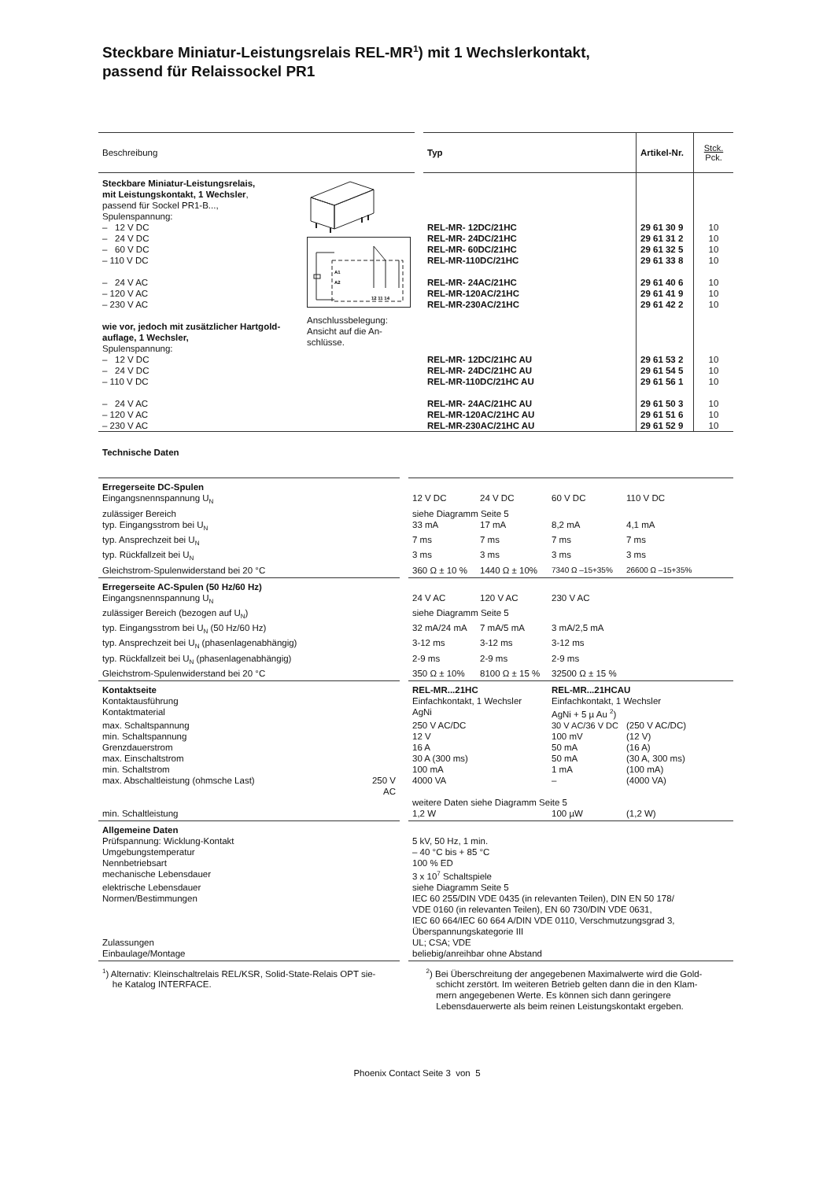Steckbare Miniatur-Leistungsrelais REL-MR<sup>1</sup>) mit 1 Wechslerkontakt,
passend für Relaissockel PR1
| Beschreibung | | | Typ | Artikel-Nr. | Stck. Pck. |
| Steckbare Miniatur-Leistungsrelais, | A1 A2 12 11 14 Anschlussbelegung: Ansicht auf die An- schlüsse. | | | | |
| mit Leistungskontakt, 1 Wechsler , | | | | | |
| passend für Sockel PR1-B..., | | | | | |
| Spulenspannung: | | | | | |
| – 12 V DC | | | REL-MR- 12DC/21HC | 29 61 30 9 | 10 |
| – 24 V DC | | | REL-MR- 24DC/21HC | 29 61 31 2 | 10 |
| – 60 V DC | | | REL-MR- 60DC/21HC | 29 61 32 5 | 10 |
| – 110 V DC | | | REL-MR-110DC/21HC | 29 61 33 8 | 10 |
| – 24 V AC | | | REL-MR- 24AC/21HC | 29 61 40 6 | 10 |
| – 120 V AC | | | REL-MR-120AC/21HC | 29 61 41 9 | 10 |
| – 230 V AC | | | REL-MR-230AC/21HC | 29 61 42 2 | 10 |
| wie vor, jedoch mit zusätzlicher Hartgold- | | | | | |
| auflage, 1 Wechsler, | | | | | |
| Spulenspannung: | | | | | |
| – 12 V DC | | | REL-MR- 12DC/21HC AU | 29 61 53 2 | 10 |
| – 24 V DC | | | REL-MR- 24DC/21HC AU | 29 61 54 5 | 10 |
| – 110 V DC | | | REL-MR-110DC/21HC AU | 29 61 56 1 | 10 |
| – 24 V AC | | | REL-MR- 24AC/21HC AU | 29 61 50 3 | 10 |
| – 120 V AC | | | REL-MR-120AC/21HC AU | 29 61 51 6 | 10 |
| – 230 V AC | | | REL-MR-230AC/21HC AU | 29 61 52 9 | 10 |
Technische Daten
| Erregerseite DC-Spulen | | | | | | |
| Eingangsnennspannung U<sub>N</sub> | | | 12 V DC | 24 V DC | 60 V DC | 110 V DC |
| zulässiger Bereich | | | siehe Diagramm Seite 5 | | | |
| typ. Eingangsstrom bei U<sub>N</sub> | | | 33 mA | 17 mA | 8,2 mA | 4,1 mA |
| typ. Ansprechzeit bei U<sub>N</sub> | | | 7 ms | 7 ms | 7 ms | 7 ms |
| typ. Rückfallzeit bei U<sub>N</sub> | | | 3 ms | 3 ms | 3 ms | 3 ms |
| Gleichstrom-Spulenwiderstand bei 20 °C | | | 360 Ω ± 10 % | 1440 Ω ± 10% | 7340 Ω –15+35% | 26600 Ω –15+35% |
| Erregerseite AC-Spulen (50 Hz/60 Hz) | | | | | | |
| Eingangsnennspannung U<sub>N</sub> | | | 24 V AC | 120 V AC | 230 V AC | |
| zulässiger Bereich (bezogen auf U<sub>N</sub>) | | | siehe Diagramm Seite 5 | | | |
| typ. Eingangsstrom bei U<sub>N</sub> (50 Hz/60 Hz) | | | 32 mA/24 mA | 7 mA/5 mA | 3 mA/2,5 mA | |
| typ. Ansprechzeit bei U<sub>N</sub> (phasenlagenabhängig) | | | 3-12 ms | 3-12 ms | 3-12 ms | |
| typ. Rückfallzeit bei U<sub>N</sub> (phasenlagenabhängig) | | | 2-9 ms | 2-9 ms | 2-9 ms | |
| Gleichstrom-Spulenwiderstand bei 20 °C | | | 350 Ω ± 10% | 8100 Ω ± 15 % | 32500 Ω ± 15 % | |
| Kontaktseite | | | REL-MR...21HC | | REL-MR...21HCAU | |
| Kontaktausführung | | | Einfachkontakt, 1 Wechsler | | Einfachkontakt, 1 Wechsler | |
| Kontaktmaterial | | | AgNi | | AgNi + 5 µ Au <sup>2</sup>) | |
| max. Schaltspannung | | | 250 V AC/DC | | 30 V AC/36 V DC | (250 V AC/DC) |
| min. Schaltspannung | | | 12 V | | 100 mV | (12 V) |
| Grenzdauerstrom | | | 16 A | | 50 mA | (16 A) |
| max. Einschaltstrom | | | 30 A (300 ms) | | 50 mA | (30 A, 300 ms) |
| min. Schaltstrom | | | 100 mA | | 1 mA | (100 mA) |
| max. Abschaltleistung (ohmsche Last) | 250 V AC | | 4000 VA | | – | (4000 VA) |
| | | | weitere Daten siehe Diagramm Seite 5 | | | |
| min. Schaltleistung | | | 1,2 W | | 100 µW | (1,2 W) |
| Allgemeine Daten | | | | | | |
| Prüfspannung: Wicklung-Kontakt | | | 5 kV, 50 Hz, 1 min. | | | |
| Umgebungstemperatur | | | – 40 °C bis + 85 °C | | | |
| Nennbetriebsart | | | 100 % ED | | | |
| mechanische Lebensdauer | | | 3 x 10<sup>7</sup> Schaltspiele | | | |
| elektrische Lebensdauer | | | siehe Diagramm Seite 5 | | | |
| Normen/Bestimmungen | | | IEC 60 255/DIN VDE 0435 (in relevanten Teilen), DIN EN 50 178/ VDE 0160 (in relevanten Teilen), EN 60 730/DIN VDE 0631, IEC 60 664/IEC 60 664 A/DIN VDE 0110, Verschmutzungsgrad 3, Überspannungskategorie III | | | |
| Zulassungen | | | UL; CSA; VDE | | | |
| Einbaulage/Montage | | | beliebig/anreihbar ohne Abstand | | | |
<sup>1</sup>) Alternativ: Kleinschaltrelais REL/KSR, Solid-State-Relais OPT sie-
he Katalog INTERFACE.
<sup>2</sup>) Bei Überschreitung der angegebenen Maximalwerte wird die Gold-
schicht zerstört. Im weiteren Betrieb gelten dann die in den Klam-
mern angegebenen Werte. Es können sich dann geringere
Lebensdauerwerte als beim reinen Leistungskontakt ergeben.
Phoenix Contact Seite 3 von 5